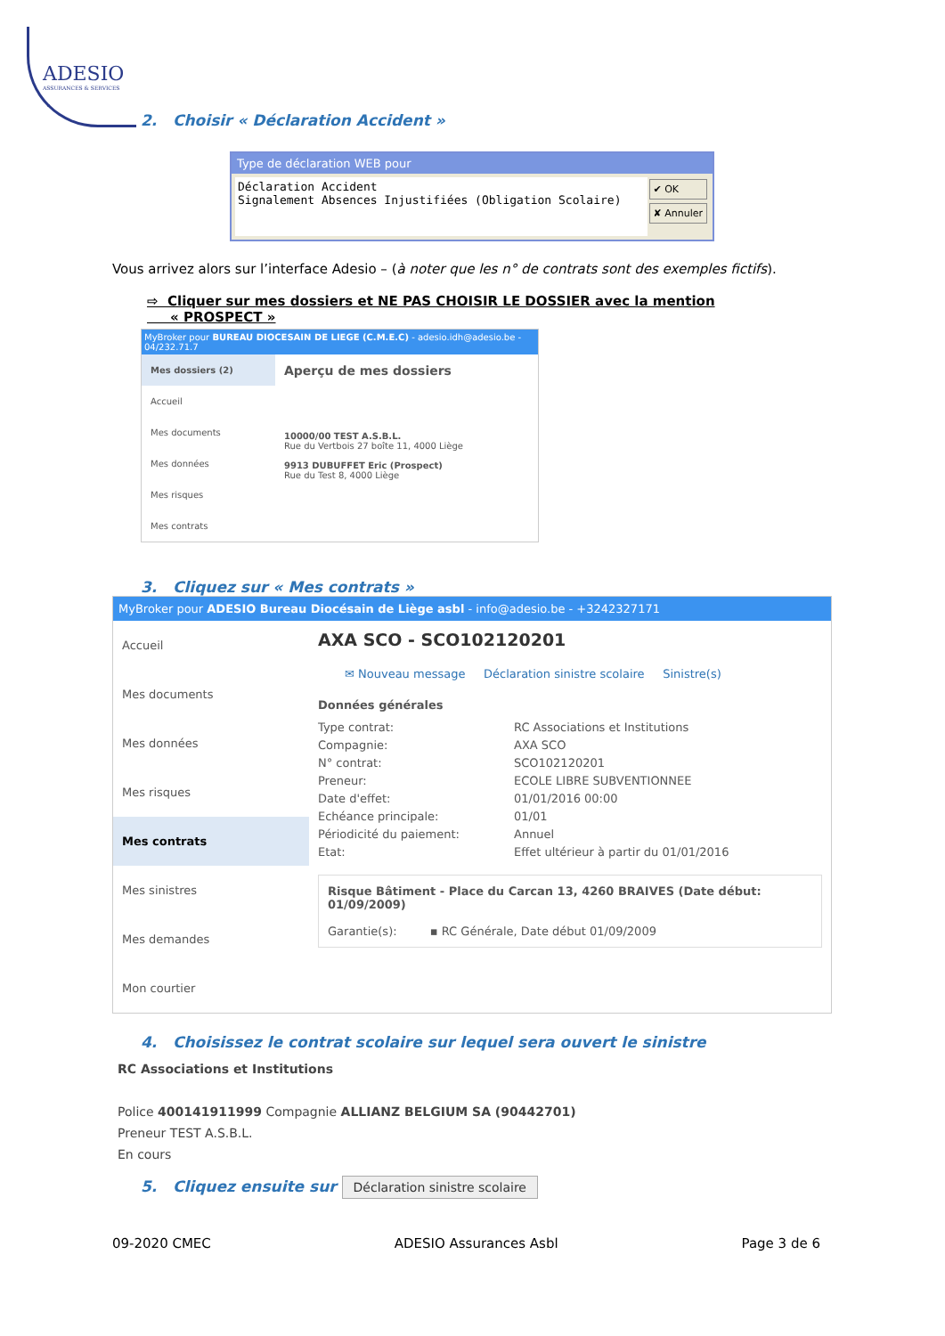ADESIO
ASSURANCES & SERVICES
2. Choisir « Déclaration Accident »
Type de déclaration WEB pour
Déclaration Accident
Signalement Absences Injustifiées (Obligation Scolaire)
✔ OK
✘ Annuler
Vous arrivez alors sur l’interface Adesio – (à noter que les n° de contrats sont des exemples fictifs).
⇨ Cliquer sur mes dossiers et NE PAS CHOISIR LE DOSSIER avec la mention
« PROSPECT »
MyBroker pour BUREAU DIOCESAIN DE LIEGE (C.M.E.C) - adesio.idh@adesio.be - 04/232.71.7
Mes dossiers (2)
Accueil
Mes documents
Mes données
Mes risques
Mes contrats
Aperçu de mes dossiers
10000/00 TEST A.S.B.L.
Rue du Vertbois 27 boîte 11, 4000 Liège
9913 DUBUFFET Eric (Prospect)
Rue du Test 8, 4000 Liège
3. Cliquez sur « Mes contrats »
MyBroker pour ADESIO Bureau Diocésain de Liège asbl - info@adesio.be - +3242327171
Accueil
Mes documents
Mes données
Mes risques
Mes contrats
Mes sinistres
Mes demandes
Mon courtier
AXA SCO - SCO102120201
✉ Nouveau message Déclaration sinistre scolaire Sinistre(s)
Données générales
Type contrat: RC Associations et Institutions Compagnie: AXA SCO N° contrat: SCO102120201 Preneur: ECOLE LIBRE SUBVENTIONNEE Date d'effet: 01/01/2016 00:00 Echéance principale: 01/01 Périodicité du paiement: Annuel Etat: Effet ultérieur à partir du 01/01/2016
Risque Bâtiment - Place du Carcan 13, 4260 BRAIVES (Date début: 01/09/2009)
Garantie(s): ▪ RC Générale, Date début 01/09/2009
4. Choisissez le contrat scolaire sur lequel sera ouvert le sinistre
RC Associations et Institutions
Police 400141911999 Compagnie ALLIANZ BELGIUM SA (90442701)
Preneur TEST A.S.B.L.
En cours
5. Cliquez ensuite sur Déclaration sinistre scolaire
09-2020 CMEC ADESIO Assurances Asbl Page 3 de 6